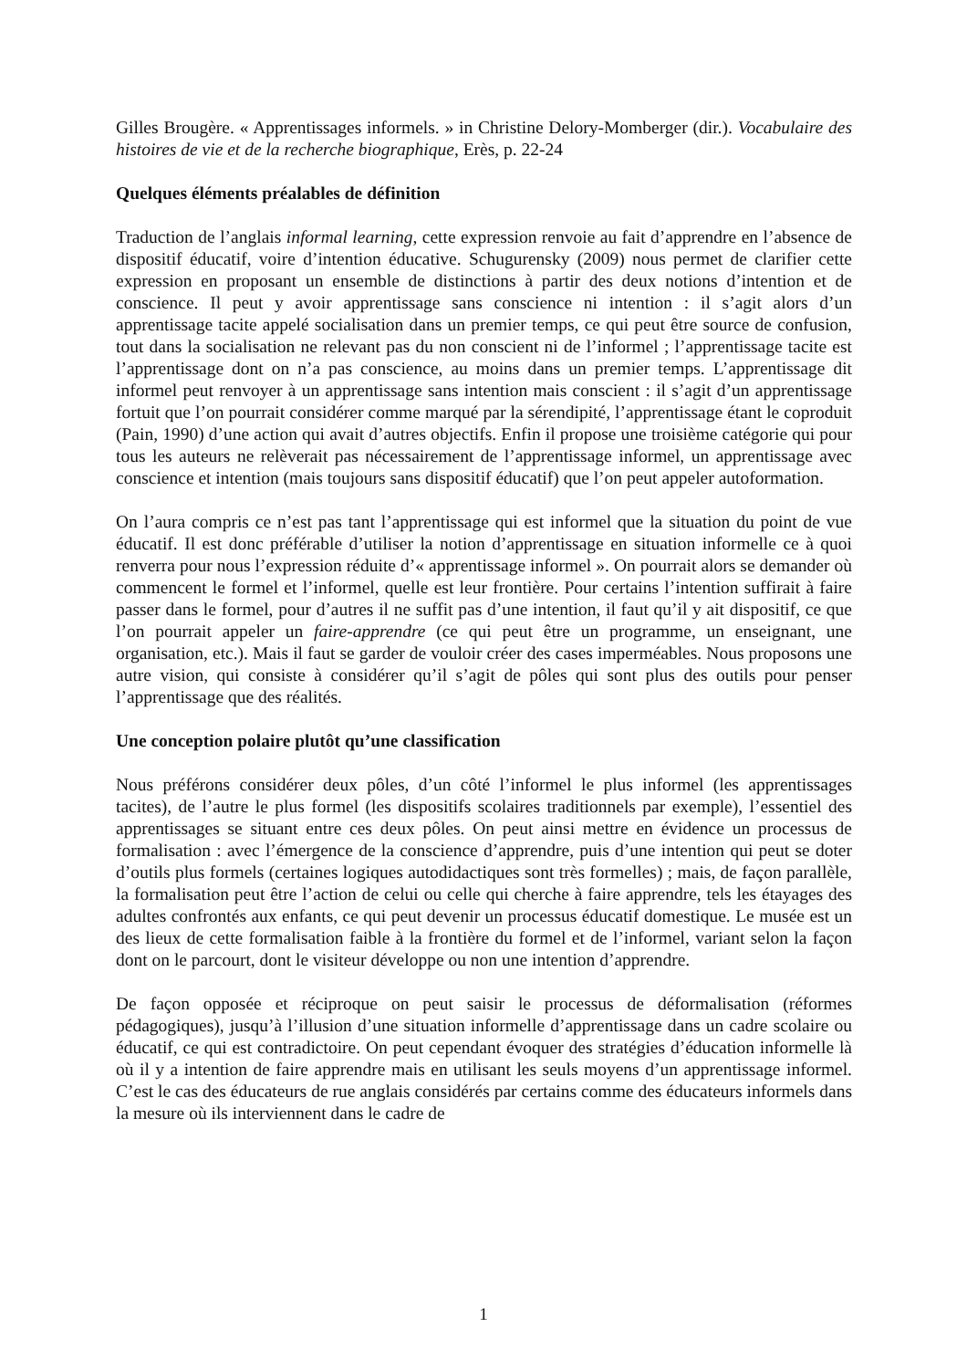Gilles Brougère. « Apprentissages informels. » in Christine Delory-Momberger (dir.). Vocabulaire des histoires de vie et de la recherche biographique, Erès, p. 22-24
Quelques éléments préalables de définition
Traduction de l’anglais informal learning, cette expression renvoie au fait d’apprendre en l’absence de dispositif éducatif, voire d’intention éducative. Schugurensky (2009) nous permet de clarifier cette expression en proposant un ensemble de distinctions à partir des deux notions d’intention et de conscience. Il peut y avoir apprentissage sans conscience ni intention : il s’agit alors d’un apprentissage tacite appelé socialisation dans un premier temps, ce qui peut être source de confusion, tout dans la socialisation ne relevant pas du non conscient ni de l’informel ; l’apprentissage tacite est l’apprentissage dont on n’a pas conscience, au moins dans un premier temps. L’apprentissage dit informel peut renvoyer à un apprentissage sans intention mais conscient : il s’agit d’un apprentissage fortuit que l’on pourrait considérer comme marqué par la sérendipité, l’apprentissage étant le coproduit (Pain, 1990) d’une action qui avait d’autres objectifs. Enfin il propose une troisième catégorie qui pour tous les auteurs ne relèverait pas nécessairement de l’apprentissage informel, un apprentissage avec conscience et intention (mais toujours sans dispositif éducatif) que l’on peut appeler autoformation.
On l’aura compris ce n’est pas tant l’apprentissage qui est informel que la situation du point de vue éducatif. Il est donc préférable d’utiliser la notion d’apprentissage en situation informelle ce à quoi renverra pour nous l’expression réduite d’« apprentissage informel ». On pourrait alors se demander où commencent le formel et l’informel, quelle est leur frontière. Pour certains l’intention suffirait à faire passer dans le formel, pour d’autres il ne suffit pas d’une intention, il faut qu’il y ait dispositif, ce que l’on pourrait appeler un faire-apprendre (ce qui peut être un programme, un enseignant, une organisation, etc.). Mais il faut se garder de vouloir créer des cases imperméables. Nous proposons une autre vision, qui consiste à considérer qu’il s’agit de pôles qui sont plus des outils pour penser l’apprentissage que des réalités.
Une conception polaire plutôt qu’une classification
Nous préférons considérer deux pôles, d’un côté l’informel le plus informel (les apprentissages tacites), de l’autre le plus formel (les dispositifs scolaires traditionnels par exemple), l’essentiel des apprentissages se situant entre ces deux pôles. On peut ainsi mettre en évidence un processus de formalisation : avec l’émergence de la conscience d’apprendre, puis d’une intention qui peut se doter d’outils plus formels (certaines logiques autodidactiques sont très formelles) ; mais, de façon parallèle, la formalisation peut être l’action de celui ou celle qui cherche à faire apprendre, tels les étayages des adultes confrontés aux enfants, ce qui peut devenir un processus éducatif domestique. Le musée est un des lieux de cette formalisation faible à la frontière du formel et de l’informel, variant selon la façon dont on le parcourt, dont le visiteur développe ou non une intention d’apprendre.
De façon opposée et réciproque on peut saisir le processus de déformalisation (réformes pédagogiques), jusqu’à l’illusion d’une situation informelle d’apprentissage dans un cadre scolaire ou éducatif, ce qui est contradictoire. On peut cependant évoquer des stratégies d’éducation informelle là où il y a intention de faire apprendre mais en utilisant les seuls moyens d’un apprentissage informel. C’est le cas des éducateurs de rue anglais considérés par certains comme des éducateurs informels dans la mesure où ils interviennent dans le cadre de
1